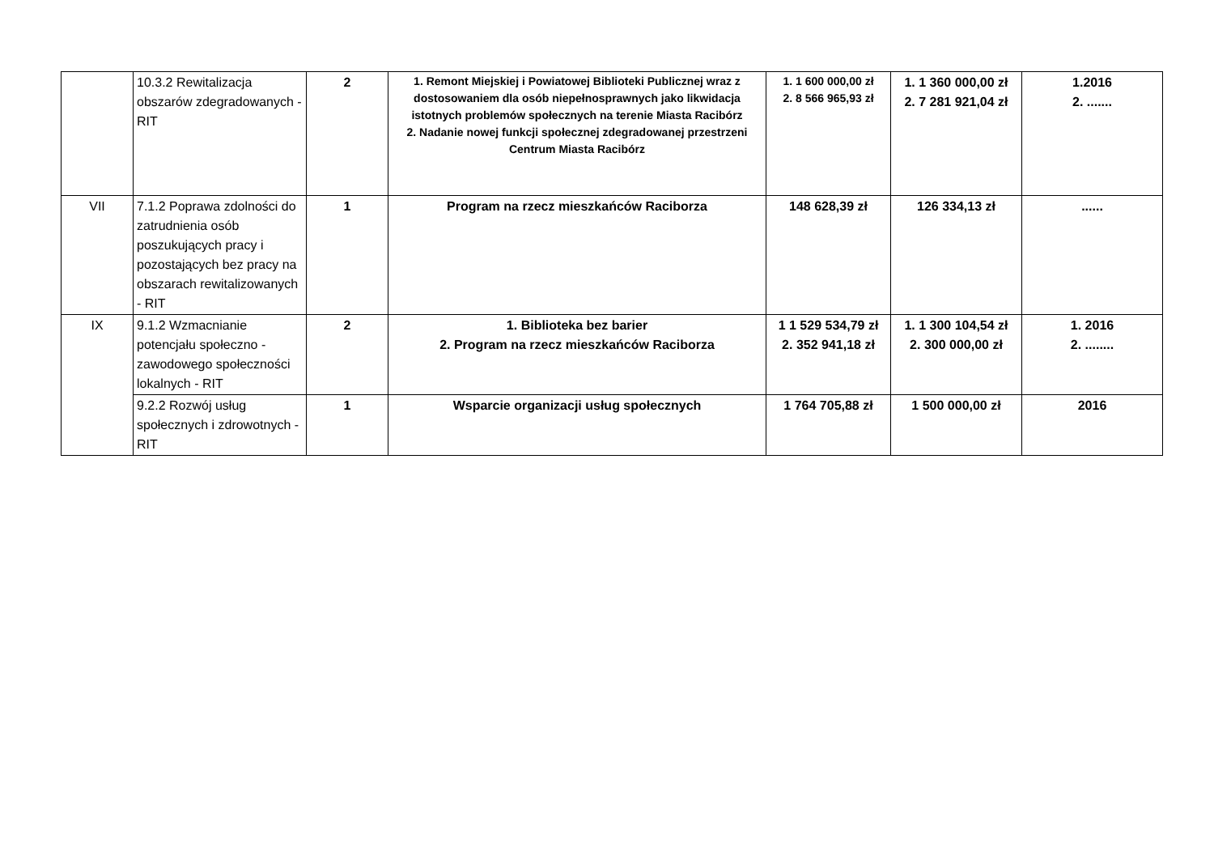| | 10.3.2 Rewitalizacja obszarów zdegradowanych - RIT | 2 | 1. Remont Miejskiej i Powiatowej Biblioteki Publicznej wraz z dostosowaniem dla osób niepełnosprawnych jako likwidacja istotnych problemów społecznych na terenie Miasta Racibórz 2. Nadanie nowej funkcji społecznej zdegradowanej przestrzeni Centrum Miasta Racibórz | 1. 1 600 000,00 zł 2. 8 566 965,93 zł | 1. 1 360 000,00 zł 2. 7 281 921,04 zł | 1.2016 2. ....... |
| VII | 7.1.2 Poprawa zdolności do zatrudnienia osób poszukujących pracy i pozostających bez pracy na obszarach rewitalizowanych - RIT | 1 | Program na rzecz mieszkańców Raciborza | 148 628,39 zł | 126 334,13 zł | ...... |
| IX | 9.1.2 Wzmacnianie potencjału społeczno - zawodowego społeczności lokalnych - RIT | 2 | 1. Biblioteka bez barier 2. Program na rzecz mieszkańców Raciborza | 1 1 529 534,79 zł 2. 352 941,18 zł | 1. 1 300 104,54 zł 2. 300 000,00 zł | 1. 2016 2. ........ |
| | 9.2.2 Rozwój usług społecznych i zdrowotnych - RIT | 1 | Wsparcie organizacji usług społecznych | 1 764 705,88 zł | 1 500 000,00 zł | 2016 |